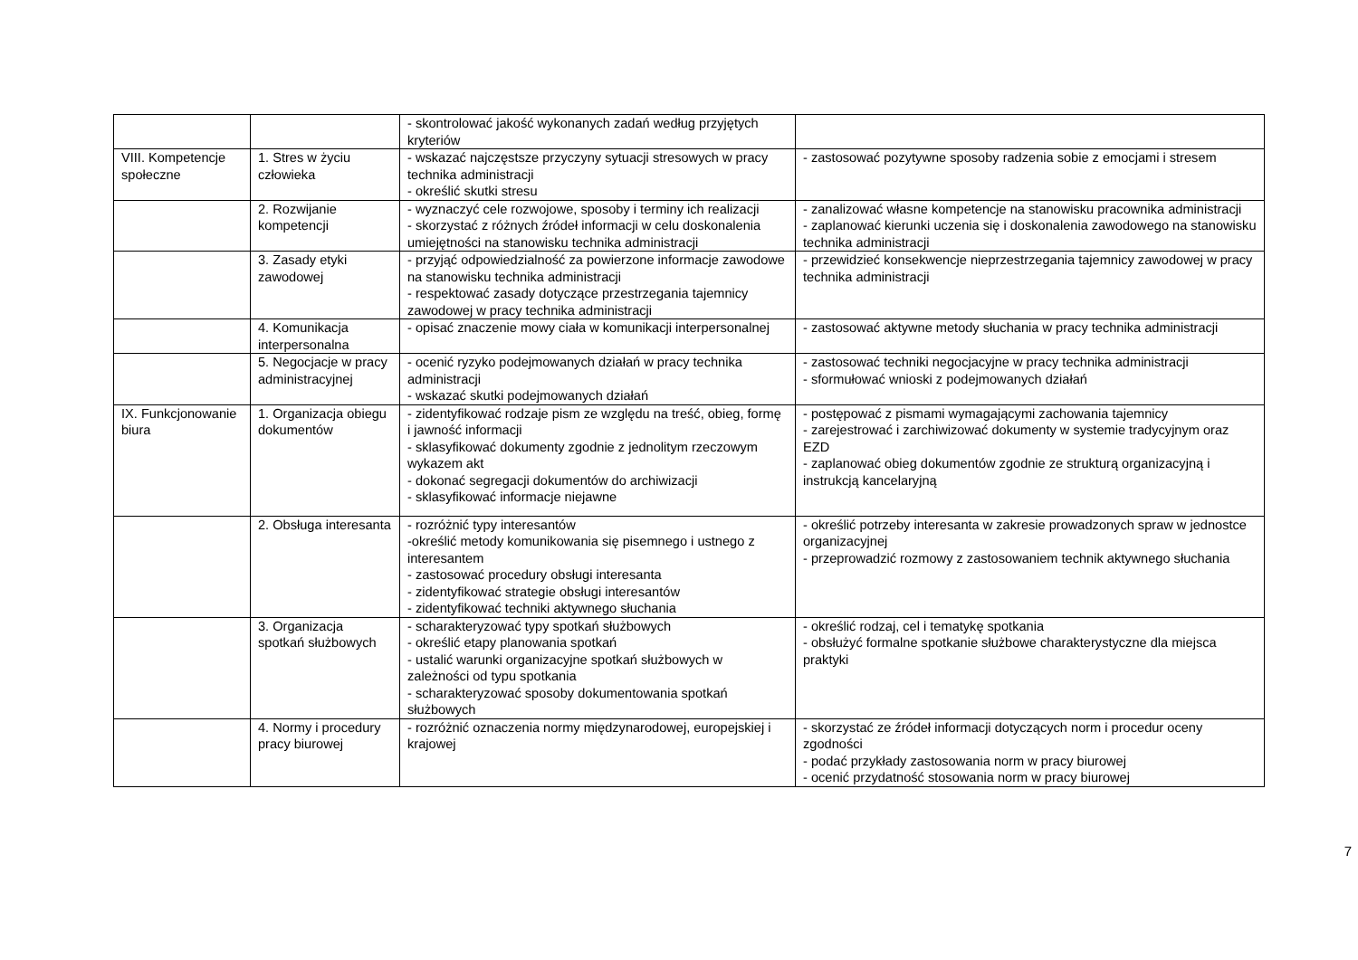| | | - skontrolować jakość wykonanych zadań według przyjętych kryteriów | |
| VIII. Kompetencje społeczne | 1. Stres w życiu człowieka | - wskazać najczęstsze przyczyny sytuacji stresowych w pracy technika administracji - określić skutki stresu | - zastosować pozytywne sposoby radzenia sobie z emocjami i stresem |
| | 2. Rozwijanie kompetencji | - wyznaczyć cele rozwojowe, sposoby i terminy ich realizacji - skorzystać z różnych źródeł informacji w celu doskonalenia umiejętności na stanowisku technika administracji | - zanalizować własne kompetencje na stanowisku pracownika administracji - zaplanować kierunki uczenia się i doskonalenia zawodowego na stanowisku technika administracji |
| | 3. Zasady etyki zawodowej | - przyjąć odpowiedzialność za powierzone informacje zawodowe na stanowisku technika administracji - respektować zasady dotyczące przestrzegania tajemnicy zawodowej w pracy technika administracji | - przewidzieć konsekwencje nieprzestrzegania tajemnicy zawodowej w pracy technika administracji |
| | 4. Komunikacja interpersonalna | - opisać znaczenie mowy ciała w komunikacji interpersonalnej | - zastosować aktywne metody słuchania w pracy technika administracji |
| | 5. Negocjacje w pracy administracyjnej | - ocenić ryzyko podejmowanych działań w pracy technika administracji - wskazać skutki podejmowanych działań | - zastosować techniki negocjacyjne w pracy technika administracji - sformułować wnioski z podejmowanych działań |
| IX. Funkcjonowanie biura | 1. Organizacja obiegu dokumentów | - zidentyfikować rodzaje pism ze względu na treść, obieg, formę i jawność informacji - sklasyfikować dokumenty zgodnie z jednolitym rzeczowym wykazem akt - dokonać segregacji dokumentów do archiwizacji - sklasyfikować informacje niejawne | - postępować z pismami wymagającymi zachowania tajemnicy - zarejestrować i zarchiwizować dokumenty w systemie tradycyjnym oraz EZD - zaplanować obieg dokumentów zgodnie ze strukturą organizacyjną i instrukcją kancelaryjną |
| | 2. Obsługa interesanta | - rozróżnić typy interesantów -określić metody komunikowania się pisemnego i ustnego z interesantem - zastosować procedury obsługi interesanta - zidentyfikować strategie obsługi interesantów - zidentyfikować techniki aktywnego słuchania | - określić potrzeby interesanta w zakresie prowadzonych spraw w jednostce organizacyjnej - przeprowadzić rozmowy z zastosowaniem technik aktywnego słuchania |
| | 3. Organizacja spotkań służbowych | - scharakteryzować typy spotkań służbowych - określić etapy planowania spotkań - ustalić warunki organizacyjne spotkań służbowych w zależności od typu spotkania - scharakteryzować sposoby dokumentowania spotkań służbowych | - określić rodzaj, cel i tematykę spotkania - obsłużyć formalne spotkanie służbowe charakterystyczne dla miejsca praktyki |
| | 4. Normy i procedury pracy biurowej | - rozróżnić oznaczenia normy międzynarodowej, europejskiej i krajowej | - skorzystać ze źródeł informacji dotyczących norm i procedur oceny zgodności - podać przykłady zastosowania norm w pracy biurowej - ocenić przydatność stosowania norm w pracy biurowej |
7